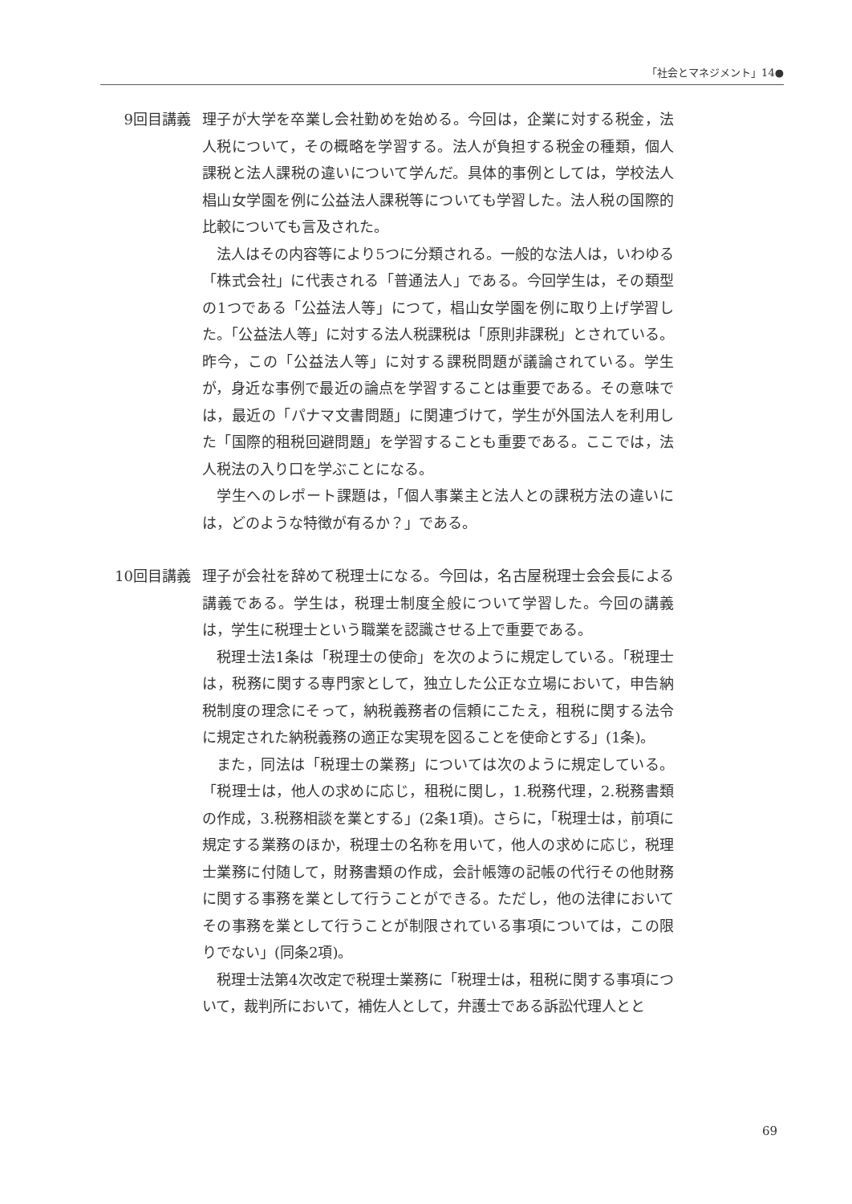「社会とマネジメント」14●
9回目講義 理子が大学を卒業し会社勤めを始める。今回は，企業に対する税金，法人税について，その概略を学習する。法人が負担する税金の種類，個人課税と法人課税の違いについて学んだ。具体的事例としては，学校法人椙山女学園を例に公益法人課税等についても学習した。法人税の国際的比較についても言及された。
法人はその内容等により5つに分類される。一般的な法人は，いわゆる「株式会社」に代表される「普通法人」である。今回学生は，その類型の1つである「公益法人等」につて，椙山女学園を例に取り上げ学習した。「公益法人等」に対する法人税課税は「原則非課税」とされている。昨今，この「公益法人等」に対する課税問題が議論されている。学生が，身近な事例で最近の論点を学習することは重要である。その意味では，最近の「パナマ文書問題」に関連づけて，学生が外国法人を利用した「国際的租税回避問題」を学習することも重要である。ここでは，法人税法の入り口を学ぶことになる。
学生へのレポート課題は，「個人事業主と法人との課税方法の違いには，どのような特徴が有るか？」である。
10回目講義 理子が会社を辞めて税理士になる。今回は，名古屋税理士会会長による講義である。学生は，税理士制度全般について学習した。今回の講義は，学生に税理士という職業を認識させる上で重要である。
税理士法1条は「税理士の使命」を次のように規定している。「税理士は，税務に関する専門家として，独立した公正な立場において，申告納税制度の理念にそって，納税義務者の信頼にこたえ，租税に関する法令に規定された納税義務の適正な実現を図ることを使命とする」(1条)。
また，同法は「税理士の業務」については次のように規定している。「税理士は，他人の求めに応じ，租税に関し，1.税務代理，2.税務書類の作成，3.税務相談を業とする」(2条1項)。さらに，「税理士は，前項に規定する業務のほか，税理士の名称を用いて，他人の求めに応じ，税理士業務に付随して，財務書類の作成，会計帳簿の記帳の代行その他財務に関する事務を業として行うことができる。ただし，他の法律においてその事務を業として行うことが制限されている事項については，この限りでない」(同条2項)。
税理士法第4次改定で税理士業務に「税理士は，租税に関する事項について，裁判所において，補佐人として，弁護士である訴訟代理人とと
69